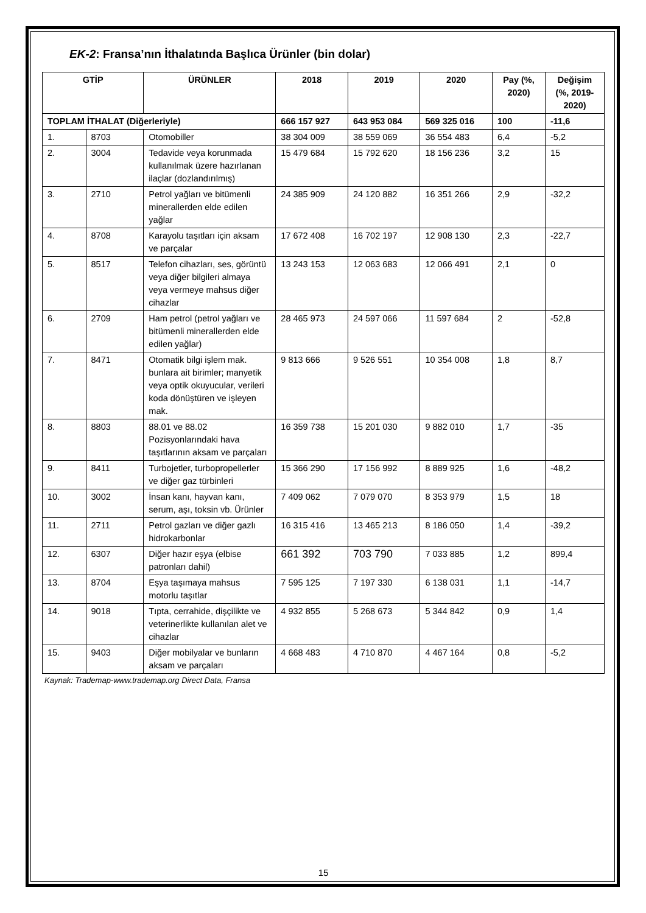EK-2: Fransa’nın İthalatında Başlıca Ürünler (bin dolar)
| GTİP | | ÜRÜNLER | 2018 | 2019 | 2020 | Pay (%, 2020) | Değişim (%, 2019-2020) |
| --- | --- | --- | --- | --- | --- | --- | --- |
| TOPLAM İTHALAT (Diğerleriyle) | | | 666 157 927 | 643 953 084 | 569 325 016 | 100 | -11,6 |
| 1. | 8703 | Otomobiller | 38 304 009 | 38 559 069 | 36 554 483 | 6,4 | -5,2 |
| 2. | 3004 | Tedavide veya korunmada kullanılmak üzere hazırlanan ilaçlar (dozlandırılmış) | 15 479 684 | 15 792 620 | 18 156 236 | 3,2 | 15 |
| 3. | 2710 | Petrol yağları ve bitümenli minerallerden elde edilen yağlar | 24 385 909 | 24 120 882 | 16 351 266 | 2,9 | -32,2 |
| 4. | 8708 | Karayolu taşıtları için aksam ve parçalar | 17 672 408 | 16 702 197 | 12 908 130 | 2,3 | -22,7 |
| 5. | 8517 | Telefon cihazları, ses, görüntü veya diğer bilgileri almaya veya vermeye mahsus diğer cihazlar | 13 243 153 | 12 063 683 | 12 066 491 | 2,1 | 0 |
| 6. | 2709 | Ham petrol (petrol yağları ve bitümenli minerallerden elde edilen yağlar) | 28 465 973 | 24 597 066 | 11 597 684 | 2 | -52,8 |
| 7. | 8471 | Otomatik bilgi işlem mak. bunlara ait birimler; manyetik veya optik okuyucular, verileri koda dönüştüren ve işleyen mak. | 9 813 666 | 9 526 551 | 10 354 008 | 1,8 | 8,7 |
| 8. | 8803 | 88.01 ve 88.02 Pozisyonlarındaki hava taşıtlarının aksam ve parçaları | 16 359 738 | 15 201 030 | 9 882 010 | 1,7 | -35 |
| 9. | 8411 | Turbojetler, turbopropellerler ve diğer gaz türbinleri | 15 366 290 | 17 156 992 | 8 889 925 | 1,6 | -48,2 |
| 10. | 3002 | İnsan kanı, hayvan kanı, serum, aşı, toksin vb. Ürünler | 7 409 062 | 7 079 070 | 8 353 979 | 1,5 | 18 |
| 11. | 2711 | Petrol gazları ve diğer gazlı hidrokarbonlar | 16 315 416 | 13 465 213 | 8 186 050 | 1,4 | -39,2 |
| 12. | 6307 | Diğer hazır eşya (elbise patronları dahil) | 661 392 | 703 790 | 7 033 885 | 1,2 | 899,4 |
| 13. | 8704 | Eşya taşımaya mahsus motorlu taşıtlar | 7 595 125 | 7 197 330 | 6 138 031 | 1,1 | -14,7 |
| 14. | 9018 | Tıpta, cerrahide, dişçilikte ve veterinerlikte kullanılan alet ve cihazlar | 4 932 855 | 5 268 673 | 5 344 842 | 0,9 | 1,4 |
| 15. | 9403 | Diğer mobilyalar ve bunların aksam ve parçaları | 4 668 483 | 4 710 870 | 4 467 164 | 0,8 | -5,2 |
Kaynak: Trademap-www.trademap.org Direct Data, Fransa
15